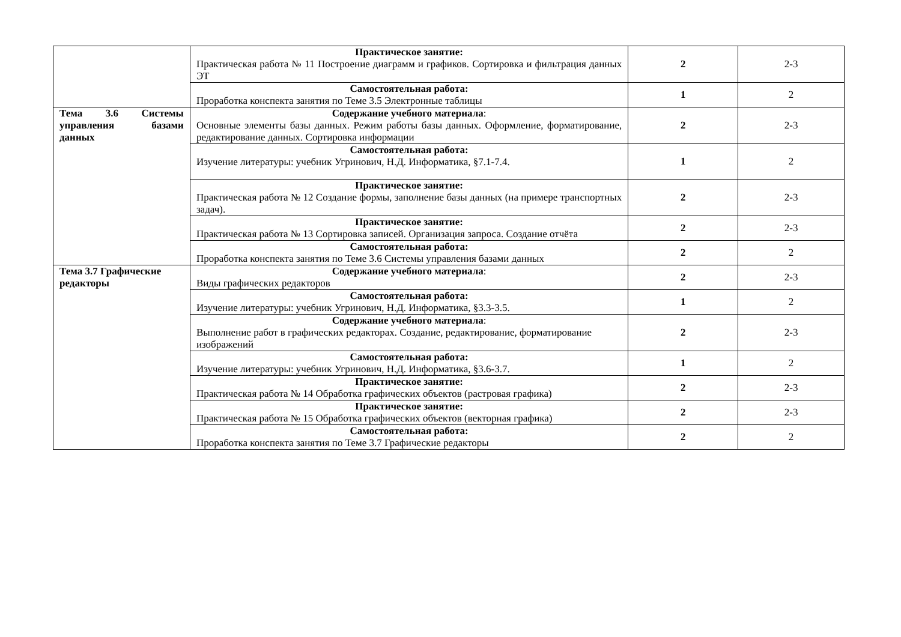| | Практическое занятие: Практическая работа № 11 Построение диаграмм и графиков. Сортировка и фильтрация данных ЭТ | 2 | 2-3 |
| | Самостоятельная работа: Проработка конспекта занятия по Теме 3.5 Электронные таблицы | 1 | 2 |
| Тема 3.6 Системы управления базами данных | Содержание учебного материала : Основные элементы базы данных. Режим работы базы данных. Оформление, форматирование, редактирование данных. Сортировка информации | 2 | 2-3 |
| | Самостоятельная работа: Изучение литературы: учебник Угринович, Н.Д. Информатика, §7.1-7.4. | 1 | 2 |
| | Практическое занятие: Практическая работа № 12 Создание формы, заполнение базы данных (на примере транспортных задач). | 2 | 2-3 |
| | Практическое занятие: Практическая работа № 13 Сортировка записей. Организация запроса. Создание отчёта | 2 | 2-3 |
| | Самостоятельная работа: Проработка конспекта занятия по Теме 3.6 Системы управления базами данных | 2 | 2 |
| Тема 3.7 Графические редакторы | Содержание учебного материала : Виды графических редакторов | 2 | 2-3 |
| | Самостоятельная работа: Изучение литературы: учебник Угринович, Н.Д. Информатика, §3.3-3.5. | 1 | 2 |
| | Содержание учебного материала : Выполнение работ в графических редакторах. Создание, редактирование, форматирование изображений | 2 | 2-3 |
| | Самостоятельная работа: Изучение литературы: учебник Угринович, Н.Д. Информатика, §3.6-3.7. | 1 | 2 |
| | Практическое занятие: Практическая работа № 14 Обработка графических объектов (растровая графика) | 2 | 2-3 |
| | Практическое занятие: Практическая работа № 15 Обработка графических объектов (векторная графика) | 2 | 2-3 |
| | Самостоятельная работа: Проработка конспекта занятия по Теме 3.7 Графические редакторы | 2 | 2 |